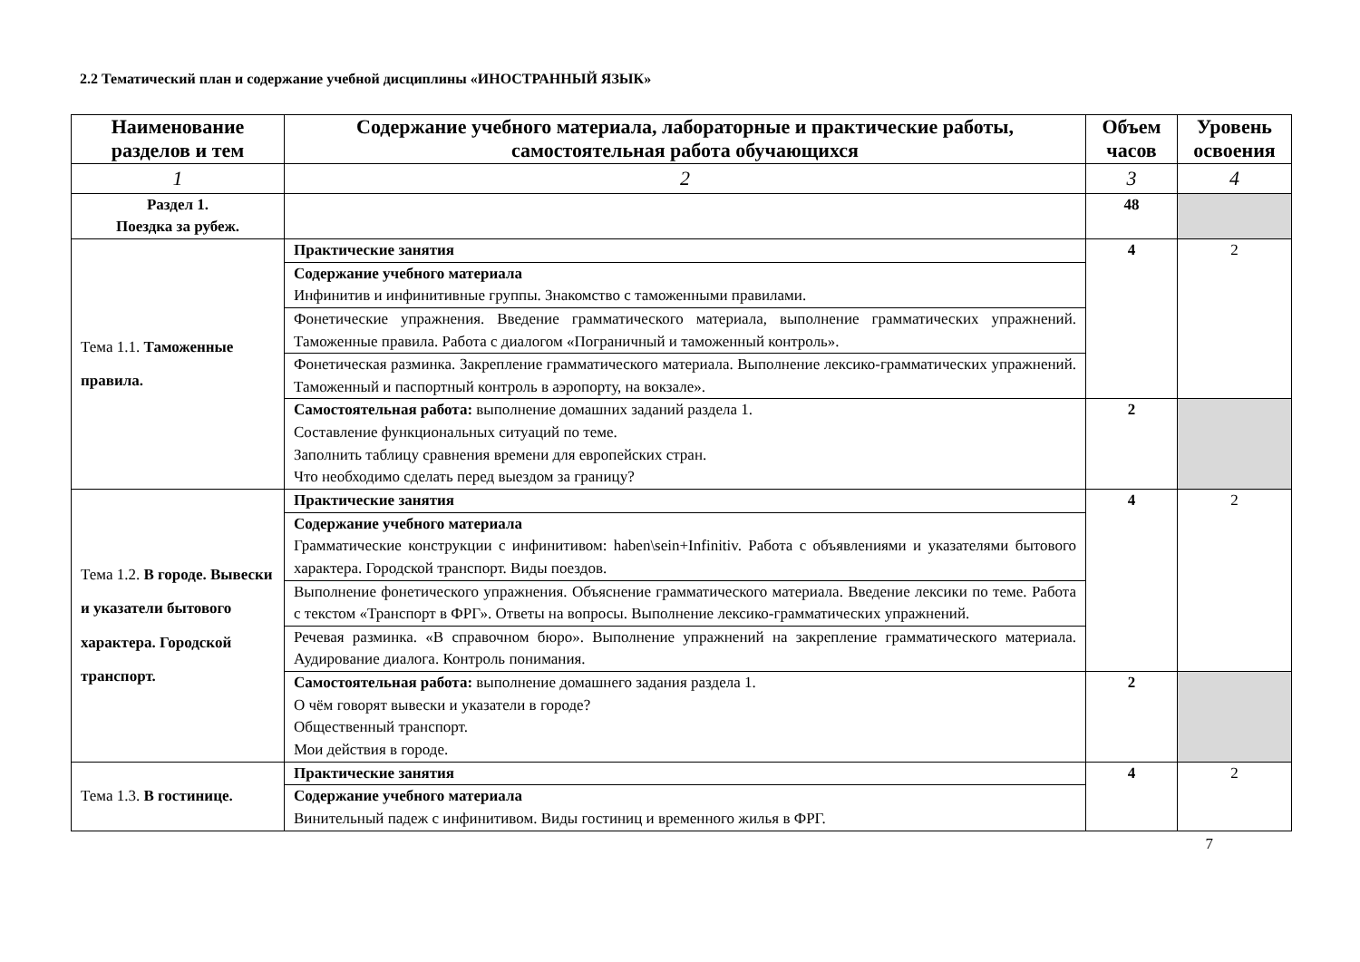2.2 Тематический план и содержание учебной дисциплины «ИНОСТРАННЫЙ ЯЗЫК»
| Наименование разделов и тем | Содержание учебного материала, лабораторные и практические работы, самостоятельная работа обучающихся | Объем часов | Уровень освоения |
| --- | --- | --- | --- |
| 1 | 2 | 3 | 4 |
| Раздел 1. Поездка за рубеж. | | 48 | |
| Тема 1.1. Таможенные правила. | Практические занятия | 4 | 2 |
| | Содержание учебного материала Инфинитив и инфинитивные группы. Знакомство с таможенными правилами. | | |
| | Фонетические упражнения. Введение грамматического материала, выполнение грамматических упражнений. Таможенные правила. Работа с диалогом «Пограничный и таможенный контроль». | | |
| | Фонетическая разминка. Закрепление грамматического материала. Выполнение лексико-грамматических упражнений. Таможенный и паспортный контроль в аэропорту, на вокзале». | | |
| | Самостоятельная работа: выполнение домашних заданий раздела 1. Составление функциональных ситуаций по теме. Заполнить таблицу сравнения времени для европейских стран. Что необходимо сделать перед выездом за границу? | 2 | |
| Тема 1.2. В городе. Вывески и указатели бытового характера. Городской транспорт. | Практические занятия | 4 | 2 |
| | Содержание учебного материала Грамматические конструкции с инфинитивом: haben\sein+Infinitiv. Работа с объявлениями и указателями бытового характера. Городской транспорт. Виды поездов. | | |
| | Выполнение фонетического упражнения. Объяснение грамматического материала. Введение лексики по теме. Работа с текстом «Транспорт в ФРГ». Ответы на вопросы. Выполнение лексико-грамматических упражнений. | | |
| | Речевая разминка. «В справочном бюро». Выполнение упражнений на закрепление грамматического материала. Аудирование диалога. Контроль понимания. | | |
| | Самостоятельная работа: выполнение домашнего задания раздела 1. О чём говорят вывески и указатели в городе? Общественный транспорт. Мои действия в городе. | 2 | |
| Тема 1.3. В гостинице. | Практические занятия | 4 | 2 |
| | Содержание учебного материала Винительный падеж с инфинитивом. Виды гостиниц и временного жилья в ФРГ. | | |
7